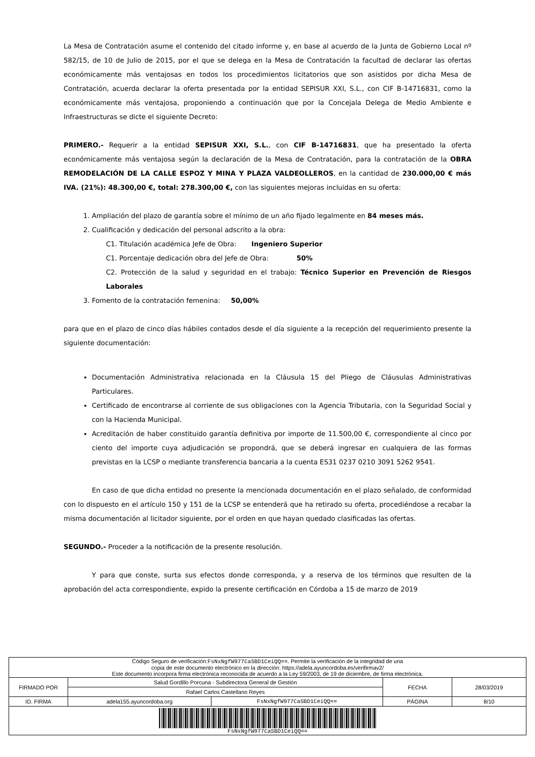La Mesa de Contratación asume el contenido del citado informe y, en base al acuerdo de la Junta de Gobierno Local nº 582/15, de 10 de Julio de 2015, por el que se delega en la Mesa de Contratación la facultad de declarar las ofertas económicamente más ventajosas en todos los procedimientos licitatorios que son asistidos por dicha Mesa de Contratación, acuerda declarar la oferta presentada por la entidad SEPISUR XXI, S.L., con CIF B-14716831, como la económicamente más ventajosa, proponiendo a continuación que por la Concejala Delega de Medio Ambiente e Infraestructuras se dicte el siguiente Decreto:
PRIMERO.- Requerir a la entidad SEPISUR XXI, S.L., con CIF B-14716831, que ha presentado la oferta económicamente más ventajosa según la declaración de la Mesa de Contratación, para la contratación de la OBRA REMODELACIÓN DE LA CALLE ESPOZ Y MINA Y PLAZA VALDEOLLEROS, en la cantidad de 230.000,00 € más IVA. (21%): 48.300,00 €, total: 278.300,00 €, con las siguientes mejoras incluidas en su oferta:
1. Ampliación del plazo de garantía sobre el mínimo de un año fijado legalmente en 84 meses más.
2. Cualificación y dedicación del personal adscrito a la obra:
C1. Titulación académica Jefe de Obra: Ingeniero Superior
C1. Porcentaje dedicación obra del Jefe de Obra: 50%
C2. Protección de la salud y seguridad en el trabajo: Técnico Superior en Prevención de Riesgos Laborales
3. Fomento de la contratación femenina: 50,00%
para que en el plazo de cinco días hábiles contados desde el día siguiente a la recepción del requerimiento presente la siguiente documentación:
Documentación Administrativa relacionada en la Cláusula 15 del Pliego de Cláusulas Administrativas Particulares.
Certificado de encontrarse al corriente de sus obligaciones con la Agencia Tributaria, con la Seguridad Social y con la Hacienda Municipal.
Acreditación de haber constituido garantía definitiva por importe de 11.500,00 €, correspondiente al cinco por ciento del importe cuya adjudicación se propondrá, que se deberá ingresar en cualquiera de las formas previstas en la LCSP o mediante transferencia bancaria a la cuenta ES31 0237 0210 3091 5262 9541.
En caso de que dicha entidad no presente la mencionada documentación en el plazo señalado, de conformidad con lo dispuesto en el artículo 150 y 151 de la LCSP se entenderá que ha retirado su oferta, procediéndose a recabar la misma documentación al licitador siguiente, por el orden en que hayan quedado clasificadas las ofertas.
SEGUNDO.- Proceder a la notificación de la presente resolución.
Y para que conste, surta sus efectos donde corresponda, y a reserva de los términos que resulten de la aprobación del acta correspondiente, expido la presente certificación en Córdoba a 15 de marzo de 2019
| Código Seguro de verificación: FsNxNgfW977CaSBD1CeiQQ== . Permite la verificación de la integridad de una copia de este documento electrónico en la dirección: https://adela.ayuncordoba.es/verifirmav2/ Este documento incorpora firma electrónica reconocida de acuerdo a la Ley 59/2003, de 19 de diciembre, de firma electrónica. | | | | |
| FIRMADO POR | Salud Gordillo Porcuna - Subdirectora General de Gestión | | FECHA | 28/03/2019 |
| | Rafael Carlos Castellano Reyes | | | |
| ID. FIRMA | adela155.ayuncordoba.org | FsNxNgfW977CaSBD1CeiQQ== | PÁGINA | 8/10 |
| FsNxNgfW977CaSBD1CeiQQ== | | | | |